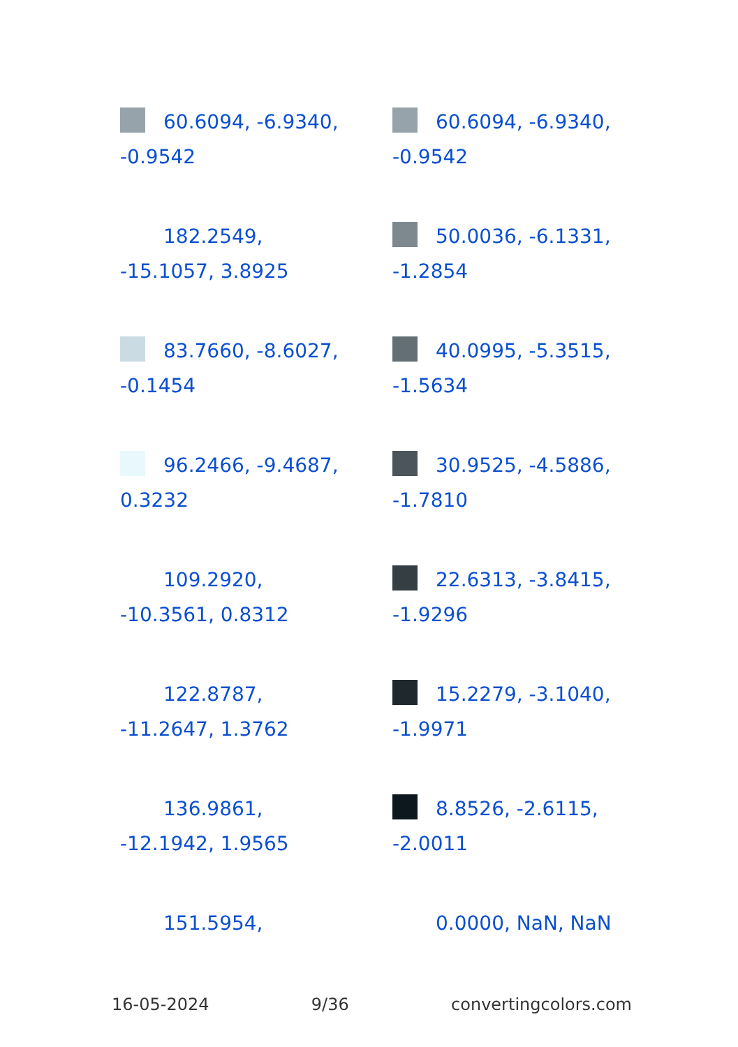60.6094, -6.9340, -0.9542
60.6094, -6.9340, -0.9542
182.2549, -15.1057, 3.8925
50.0036, -6.1331, -1.2854
83.7660, -8.6027, -0.1454
40.0995, -5.3515, -1.5634
96.2466, -9.4687, 0.3232
30.9525, -4.5886, -1.7810
109.2920, -10.3561, 0.8312
22.6313, -3.8415, -1.9296
122.8787, -11.2647, 1.3762
15.2279, -3.1040, -1.9971
136.9861, -12.1942, 1.9565
8.8526, -2.6115, -2.0011
151.5954,
0.0000, NaN, NaN
16-05-2024 9/36 convertingcolors.com